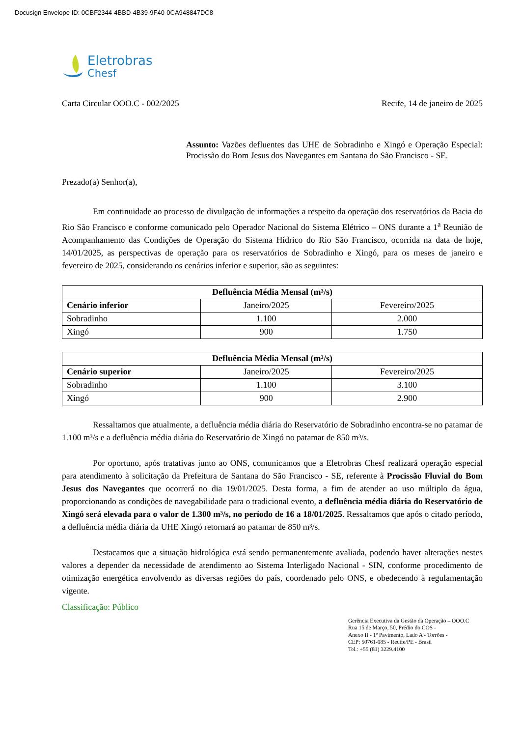Docusign Envelope ID: 0CBF2344-4BBD-4B39-9F40-0CA948847DC8
Eletrobras
Chesf
Carta Circular OOO.C - 002/2025 Recife, 14 de janeiro de 2025
Assunto: Vazões defluentes das UHE de Sobradinho e Xingó e Operação Especial: Procissão do Bom Jesus dos Navegantes em Santana do São Francisco - SE.
Prezado(a) Senhor(a),
Em continuidade ao processo de divulgação de informações a respeito da operação dos reservatórios da Bacia do Rio São Francisco e conforme comunicado pelo Operador Nacional do Sistema Elétrico – ONS durante a 1<sup>a</sup> Reunião de Acompanhamento das Condições de Operação do Sistema Hídrico do Rio São Francisco, ocorrida na data de hoje, 14/01/2025, as perspectivas de operação para os reservatórios de Sobradinho e Xingó, para os meses de janeiro e fevereiro de 2025, considerando os cenários inferior e superior, são as seguintes:
| Defluência Média Mensal (m³/s) | | |
| --- | --- | --- |
| Cenário inferior | Janeiro/2025 | Fevereiro/2025 |
| Sobradinho | 1.100 | 2.000 |
| Xingó | 900 | 1.750 |
| Defluência Média Mensal (m³/s) | | |
| --- | --- | --- |
| Cenário superior | Janeiro/2025 | Fevereiro/2025 |
| Sobradinho | 1.100 | 3.100 |
| Xingó | 900 | 2.900 |
Ressaltamos que atualmente, a defluência média diária do Reservatório de Sobradinho encontra-se no patamar de 1.100 m³/s e a defluência média diária do Reservatório de Xingó no patamar de 850 m³/s.
Por oportuno, após tratativas junto ao ONS, comunicamos que a Eletrobras Chesf realizará operação especial para atendimento à solicitação da Prefeitura de Santana do São Francisco - SE, referente à Procissão Fluvial do Bom Jesus dos Navegantes que ocorrerá no dia 19/01/2025. Desta forma, a fim de atender ao uso múltiplo da água, proporcionando as condições de navegabilidade para o tradicional evento, a defluência média diária do Reservatório de Xingó será elevada para o valor de 1.300 m³/s, no período de 16 a 18/01/2025. Ressaltamos que após o citado período, a defluência média diária da UHE Xingó retornará ao patamar de 850 m³/s.
Destacamos que a situação hidrológica está sendo permanentemente avaliada, podendo haver alterações nestes valores a depender da necessidade de atendimento ao Sistema Interligado Nacional - SIN, conforme procedimento de otimização energética envolvendo as diversas regiões do país, coordenado pelo ONS, e obedecendo à regulamentação vigente.
Classificação: Público
Gerência Executiva da Gestão da Operação – OOO.C
Rua 15 de Março, 50, Prédio do COS -
Anexo II - 1º Pavimento, Lado A - Torrões -
CEP: 50761-085 - Recife/PE - Brasil
Tel.: +55 (81) 3229.4100